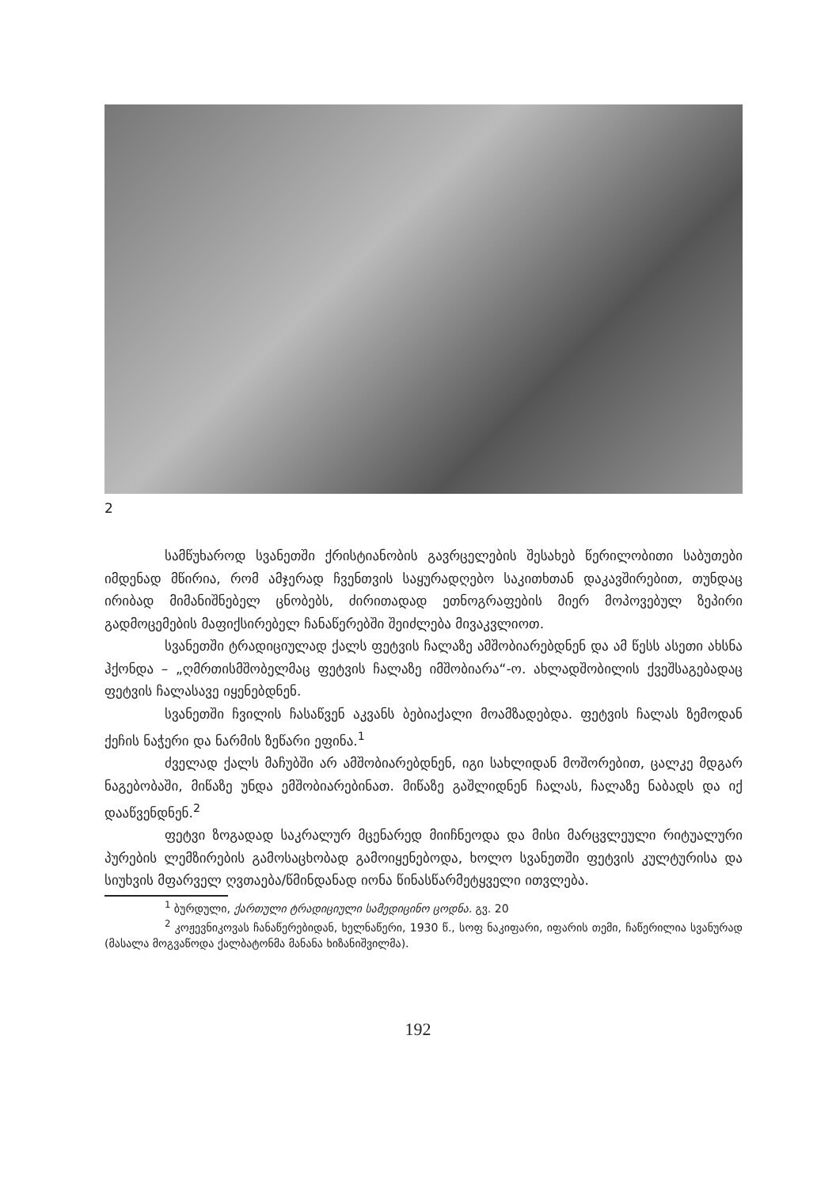2
სამწუხაროდ სვანეთში ქრისტიანობის გავრცელების შესახებ წერილობითი საბუთები იმდენად მწირია, რომ ამჯერად ჩვენთვის საყურადღებო საკითხთან დაკავშირებით, თუნდაც ირიბად მიმანიშნებელ ცნობებს, ძირითადად ეთნოგრაფების მიერ მოპოვებულ ზეპირი გადმოცემების მაფიქსირებელ ჩანაწერებში შეიძლება მივაკვლიოთ.
სვანეთში ტრადიციულად ქალს ფეტვის ჩალაზე ამშობიარებდნენ და ამ წესს ასეთი ახსნა ჰქონდა – „ღმრთისმშობელმაც ფეტვის ჩალაზე იმშობიარა“-ო. ახლადშობილის ქვეშსაგებადაც ფეტვის ჩალასავე იყენებდნენ.
სვანეთში ჩვილის ჩასაწვენ აკვანს ბებიაქალი მოამზადებდა. ფეტვის ჩალას ზემოდან ქეჩის ნაჭერი და ნარმის ზეწარი ეფინა.<sup>1</sup>
ძველად ქალს მაჩუბში არ ამშობიარებდნენ, იგი სახლიდან მოშორებით, ცალკე მდგარ ნაგებობაში, მიწაზე უნდა ემშობიარებინათ. მიწაზე გაშლიდნენ ჩალას, ჩალაზე ნაბადს და იქ დააწვენდნენ.<sup>2</sup>
ფეტვი ზოგადად საკრალურ მცენარედ მიიჩნეოდა და მისი მარცვლეული რიტუალური პურების ლემზირების გამოსაცხობად გამოიყენებოდა, ხოლო სვანეთში ფეტვის კულტურისა და სიუხვის მფარველ ღვთაება/წმინდანად იონა წინასწარმეტყველი ითვლება.
<sup>1</sup> ბურდული, ქართული ტრადიციული სამედიცინო ცოდნა. გვ. 20
<sup>2</sup> კოჟევნიკოვას ჩანაწერებიდან, ხელნაწერი, 1930 წ., სოფ ნაკიფარი, იფარის თემი, ჩაწერილია სვანურად (მასალა მოგვაწოდა ქალბატონმა მანანა ხიზანიშვილმა).
192